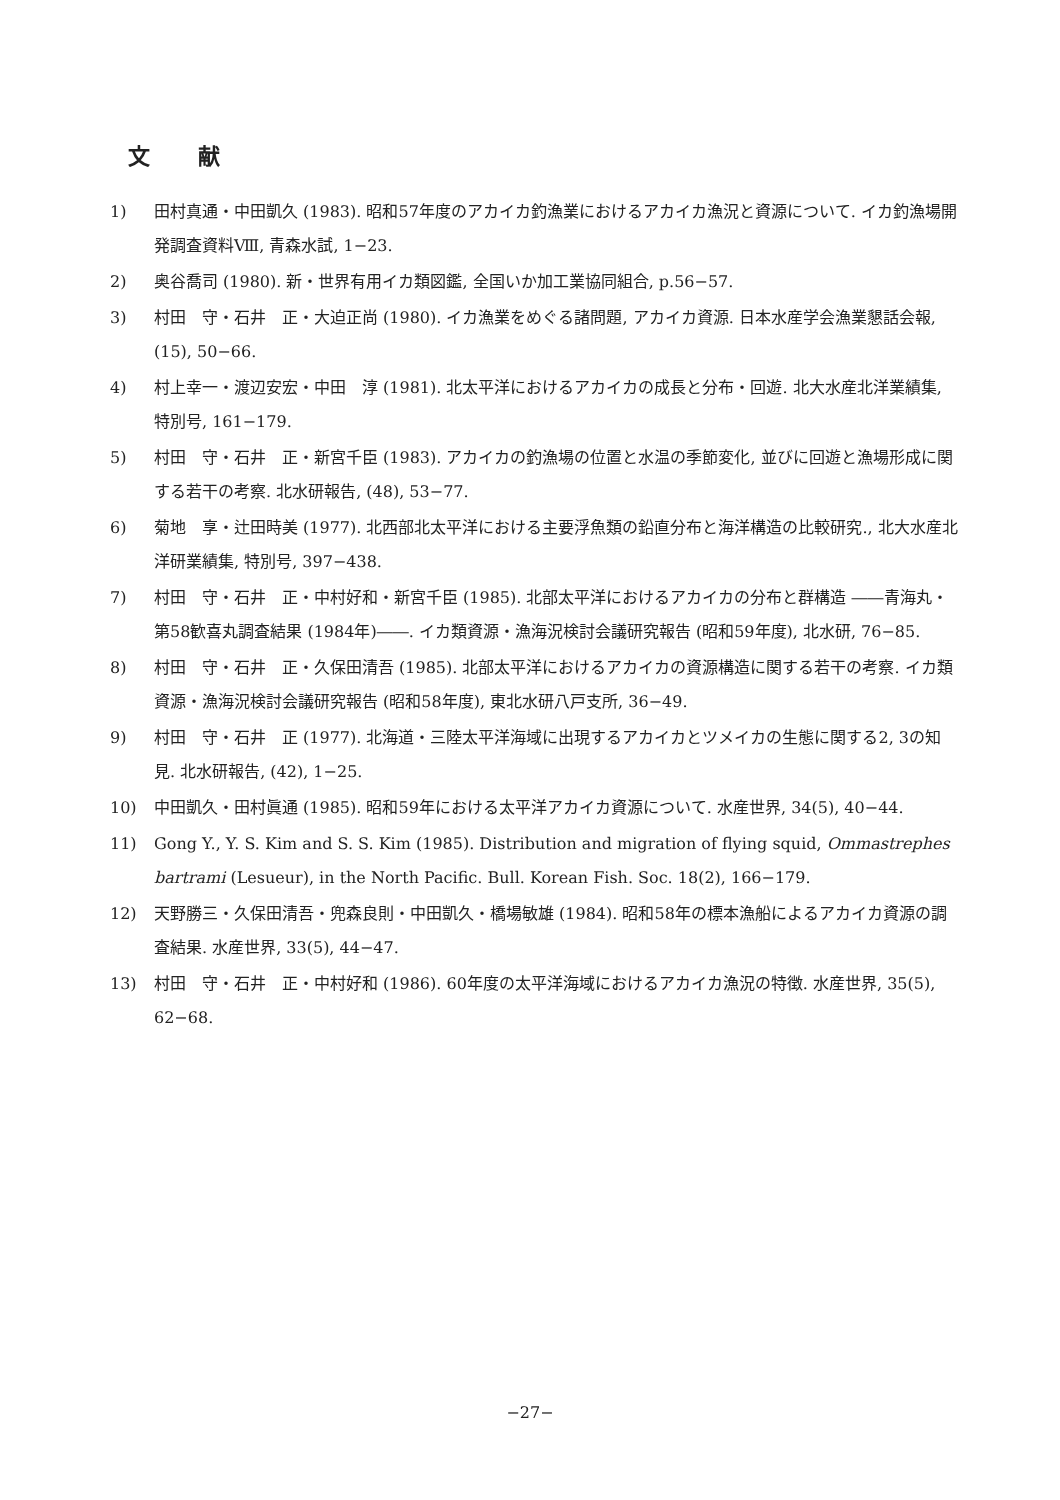文献
1) 田村真通・中田凱久 (1983). 昭和57年度のアカイカ釣漁業におけるアカイカ漁況と資源について. イカ釣漁場開発調査資料Ⅷ, 青森水試, 1−23.
2) 奥谷喬司 (1980). 新・世界有用イカ類図鑑, 全国いか加工業協同組合, p.56−57.
3) 村田　守・石井　正・大迫正尚 (1980). イカ漁業をめぐる諸問題, アカイカ資源. 日本水産学会漁業懇話会報, (15), 50−66.
4) 村上幸一・渡辺安宏・中田　淳 (1981). 北太平洋におけるアカイカの成長と分布・回遊. 北大水産北洋業績集, 特別号, 161−179.
5) 村田　守・石井　正・新宮千臣 (1983). アカイカの釣漁場の位置と水温の季節変化, 並びに回遊と漁場形成に関する若干の考察. 北水研報告, (48), 53−77.
6) 菊地　享・辻田時美 (1977). 北西部北太平洋における主要浮魚類の鉛直分布と海洋構造の比較研究., 北大水産北洋研業績集, 特別号, 397−438.
7) 村田　守・石井　正・中村好和・新宮千臣 (1985). 北部太平洋におけるアカイカの分布と群構造 ――青海丸・第58歓喜丸調査結果 (1984年)――. イカ類資源・漁海況検討会議研究報告 (昭和59年度), 北水研, 76−85.
8) 村田　守・石井　正・久保田清吾 (1985). 北部太平洋におけるアカイカの資源構造に関する若干の考察. イカ類資源・漁海況検討会議研究報告 (昭和58年度), 東北水研八戸支所, 36−49.
9) 村田　守・石井　正 (1977). 北海道・三陸太平洋海域に出現するアカイカとツメイカの生態に関する2, 3の知見. 北水研報告, (42), 1−25.
10) 中田凱久・田村眞通 (1985). 昭和59年における太平洋アカイカ資源について. 水産世界, 34(5), 40−44.
11) Gong Y., Y. S. Kim and S. S. Kim (1985). Distribution and migration of flying squid, Ommastrephes bartrami (Lesueur), in the North Pacific. Bull. Korean Fish. Soc. 18(2), 166−179.
12) 天野勝三・久保田清吾・兜森良則・中田凱久・橋場敏雄 (1984). 昭和58年の標本漁船によるアカイカ資源の調査結果. 水産世界, 33(5), 44−47.
13) 村田　守・石井　正・中村好和 (1986). 60年度の太平洋海域におけるアカイカ漁況の特徴. 水産世界, 35(5), 62−68.
−27−